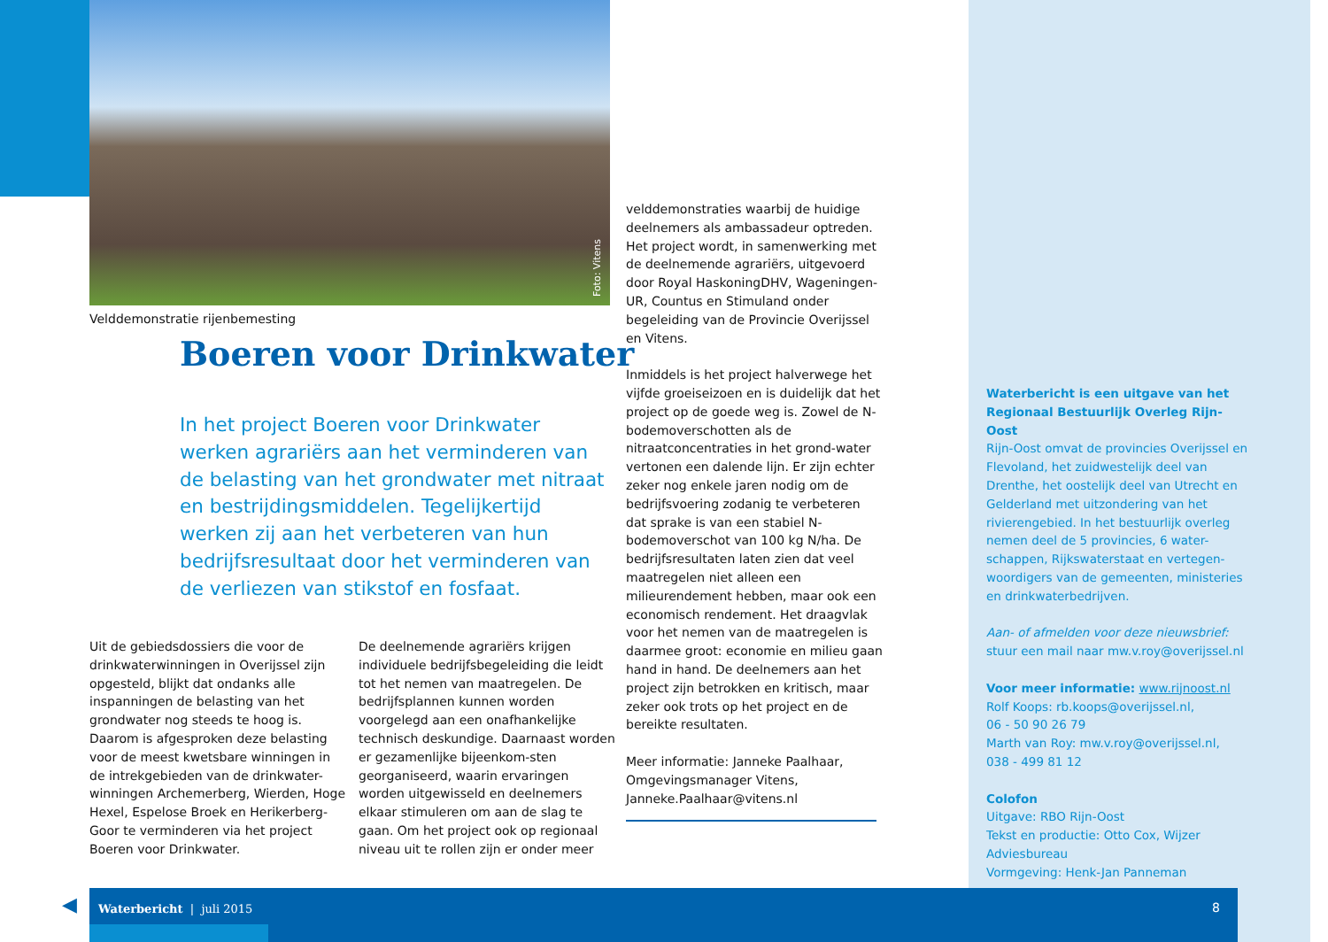Foto: Vitens
Velddemonstratie rijenbemesting
Boeren voor Drinkwater
In het project Boeren voor Drinkwater werken agrariërs aan het verminderen van de belasting van het grondwater met nitraat en bestrijdingsmiddelen. Tegelijkertijd werken zij aan het verbeteren van hun bedrijfsresultaat door het verminderen van de verliezen van stikstof en fosfaat.
Uit de gebiedsdossiers die voor de drinkwaterwinningen in Overijssel zijn opgesteld, blijkt dat ondanks alle inspanningen de belasting van het grondwater nog steeds te hoog is. Daarom is afgesproken deze belasting voor de meest kwetsbare winningen in de intrekgebieden van de drinkwater-winningen Archemerberg, Wierden, Hoge Hexel, Espelose Broek en Herikerberg-Goor te verminderen via het project Boeren voor Drinkwater.
De deelnemende agrariërs krijgen individuele bedrijfsbegeleiding die leidt tot het nemen van maatregelen. De bedrijfsplannen kunnen worden voorgelegd aan een onafhankelijke technisch deskundige. Daarnaast worden er gezamenlijke bijeenkom-sten georganiseerd, waarin ervaringen worden uitgewisseld en deelnemers elkaar stimuleren om aan de slag te gaan. Om het project ook op regionaal niveau uit te rollen zijn er onder meer
velddemonstraties waarbij de huidige deelnemers als ambassadeur optreden. Het project wordt, in samenwerking met de deelnemende agrariërs, uitgevoerd door Royal HaskoningDHV, Wageningen-UR, Countus en Stimuland onder begeleiding van de Provincie Overijssel en Vitens.
Inmiddels is het project halverwege het vijfde groeiseizoen en is duidelijk dat het project op de goede weg is. Zowel de N-bodemoverschotten als de nitraatconcentraties in het grond-water vertonen een dalende lijn. Er zijn echter zeker nog enkele jaren nodig om de bedrijfsvoering zodanig te verbeteren dat sprake is van een stabiel N-bodemoverschot van 100 kg N/ha. De bedrijfsresultaten laten zien dat veel maatregelen niet alleen een milieurendement hebben, maar ook een economisch rendement. Het draagvlak voor het nemen van de maatregelen is daarmee groot: economie en milieu gaan hand in hand. De deelnemers aan het project zijn betrokken en kritisch, maar zeker ook trots op het project en de bereikte resultaten.
Meer informatie: Janneke Paalhaar, Omgevingsmanager Vitens, Janneke.Paalhaar@vitens.nl
Waterbericht is een uitgave van het Regionaal Bestuurlijk Overleg Rijn-Oost
Rijn-Oost omvat de provincies Overijssel en Flevoland, het zuidwestelijk deel van Drenthe, het oostelijk deel van Utrecht en Gelderland met uitzondering van het rivierengebied. In het bestuurlijk overleg nemen deel de 5 provincies, 6 water-schappen, Rijkswaterstaat en vertegen-woordigers van de gemeenten, ministeries en drinkwaterbedrijven.
Aan- of afmelden voor deze nieuwsbrief:
stuur een mail naar mw.v.roy@overijssel.nl
Voor meer informatie: www.rijnoost.nl
Rolf Koops: rb.koops@overijssel.nl,
06 - 50 90 26 79
Marth van Roy: mw.v.roy@overijssel.nl,
038 - 499 81 12
Colofon
Uitgave: RBO Rijn-Oost
Tekst en productie: Otto Cox, Wijzer Adviesbureau
Vormgeving: Henk-Jan Panneman
◀
Waterbericht | juli 2015 8